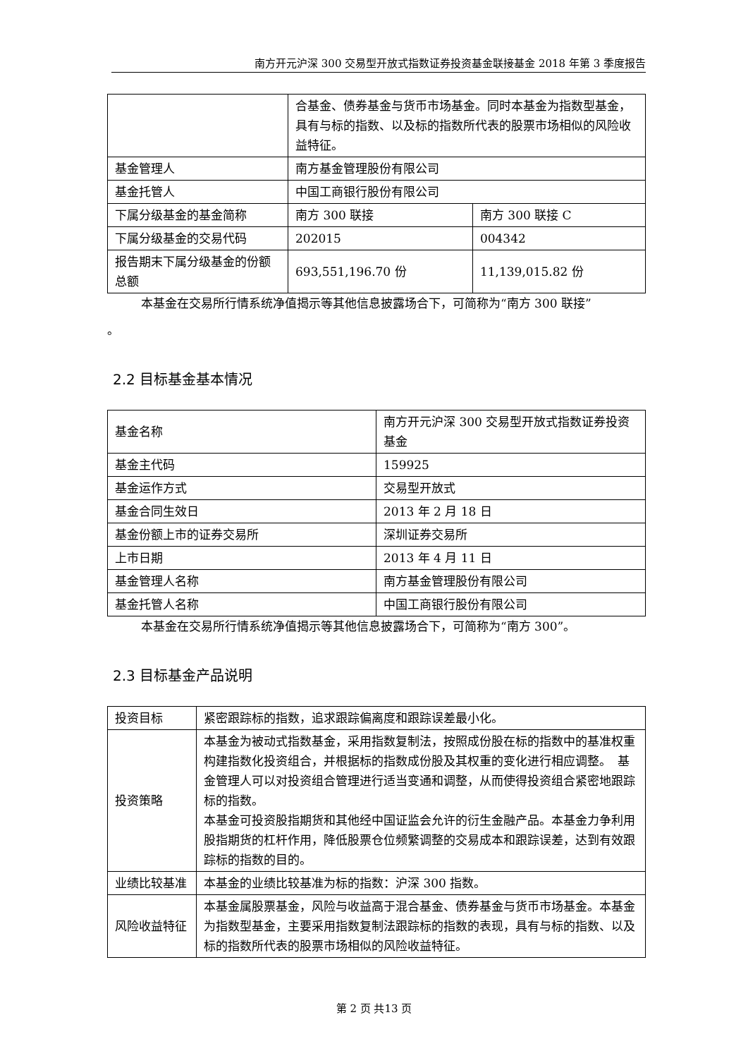南方开元沪深 300 交易型开放式指数证券投资基金联接基金 2018 年第 3 季度报告
| | 合基金、债券基金与货币市场基金。同时本基金为指数型基金，具有与标的指数、以及标的指数所代表的股票市场相似的风险收益特征。 | |
| 基金管理人 | 南方基金管理股份有限公司 | |
| 基金托管人 | 中国工商银行股份有限公司 | |
| 下属分级基金的基金简称 | 南方 300 联接 | 南方 300 联接 C |
| 下属分级基金的交易代码 | 202015 | 004342 |
| 报告期末下属分级基金的份额总额 | 693,551,196.70 份 | 11,139,015.82 份 |
本基金在交易所行情系统净值揭示等其他信息披露场合下，可简称为“南方 300 联接”
。
2.2 目标基金基本情况
| 基金名称 | 南方开元沪深 300 交易型开放式指数证券投资基金 |
| 基金主代码 | 159925 |
| 基金运作方式 | 交易型开放式 |
| 基金合同生效日 | 2013 年 2 月 18 日 |
| 基金份额上市的证券交易所 | 深圳证券交易所 |
| 上市日期 | 2013 年 4 月 11 日 |
| 基金管理人名称 | 南方基金管理股份有限公司 |
| 基金托管人名称 | 中国工商银行股份有限公司 |
本基金在交易所行情系统净值揭示等其他信息披露场合下，可简称为“南方 300”。
2.3 目标基金产品说明
| 投资目标 | 紧密跟踪标的指数，追求跟踪偏离度和跟踪误差最小化。 |
| 投资策略 | 本基金为被动式指数基金，采用指数复制法，按照成份股在标的指数中的基准权重构建指数化投资组合，并根据标的指数成份股及其权重的变化进行相应调整。 基金管理人可以对投资组合管理进行适当变通和调整，从而使得投资组合紧密地跟踪标的指数。 本基金可投资股指期货和其他经中国证监会允许的衍生金融产品。本基金力争利用股指期货的杠杆作用，降低股票仓位频繁调整的交易成本和跟踪误差，达到有效跟踪标的指数的目的。 |
| 业绩比较基准 | 本基金的业绩比较基准为标的指数：沪深 300 指数。 |
| 风险收益特征 | 本基金属股票基金，风险与收益高于混合基金、债券基金与货币市场基金。本基金为指数型基金，主要采用指数复制法跟踪标的指数的表现，具有与标的指数、以及标的指数所代表的股票市场相似的风险收益特征。 |
第 2 页 共13 页